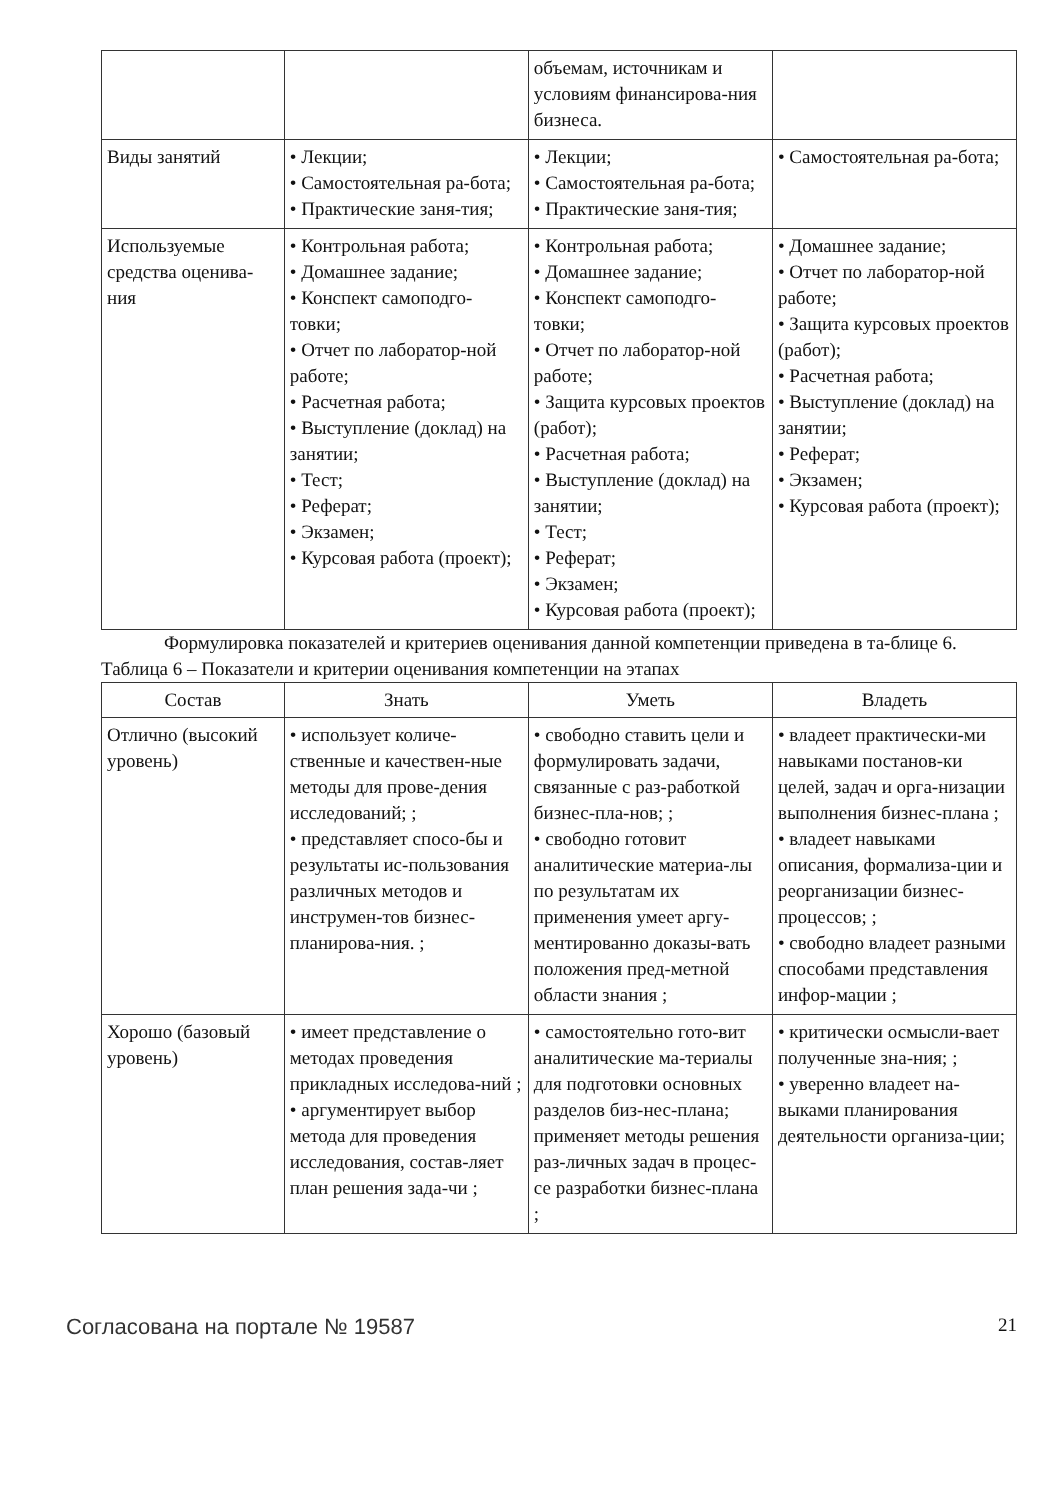| | | объемам, источникам и условиям финансирова-ния бизнеса. | |
| Виды занятий | • Лекции; • Самостоятельная ра-бота; • Практические заня-тия; | • Лекции; • Самостоятельная ра-бота; • Практические заня-тия; | • Самостоятельная ра-бота; |
| Используемые средства оценива-ния | • Контрольная работа; • Домашнее задание; • Конспект самоподго-товки; • Отчет по лаборатор-ной работе; • Расчетная работа; • Выступление (доклад) на занятии; • Тест; • Реферат; • Экзамен; • Курсовая работа (проект); | • Контрольная работа; • Домашнее задание; • Конспект самоподго-товки; • Отчет по лаборатор-ной работе; • Защита курсовых проектов (работ); • Расчетная работа; • Выступление (доклад) на занятии; • Тест; • Реферат; • Экзамен; • Курсовая работа (проект); | • Домашнее задание; • Отчет по лаборатор-ной работе; • Защита курсовых проектов (работ); • Расчетная работа; • Выступление (доклад) на занятии; • Реферат; • Экзамен; • Курсовая работа (проект); |
Формулировка показателей и критериев оценивания данной компетенции приведена в та-блице 6.
Таблица 6 – Показатели и критерии оценивания компетенции на этапах
| Состав | Знать | Уметь | Владеть |
| --- | --- | --- | --- |
| Отлично (высокий уровень) | • использует количе-ственные и качествен-ные методы для прове-дения исследований; ; • представляет спосо-бы и результаты ис-пользования различных методов и инструмен-тов бизнес-планирова-ния. ; | • свободно ставить цели и формулировать задачи, связанные с раз-работкой бизнес-пла-нов; ; • свободно готовит аналитические материа-лы по результатам их применения умеет аргу-ментированно доказы-вать положения пред-метной области знания ; | • владеет практически-ми навыками постанов-ки целей, задач и орга-низации выполнения бизнес-плана ; • владеет навыками описания, формализа-ции и реорганизации бизнес-процессов; ; • свободно владеет разными способами представления инфор-мации ; |
| Хорошо (базовый уровень) | • имеет представление о методах проведения прикладных исследова-ний ; • аргументирует выбор метода для проведения исследования, состав-ляет план решения зада-чи ; | • самостоятельно гото-вит аналитические ма-териалы для подготовки основных разделов биз-нес-плана; применяет методы решения раз-личных задач в процес-се разработки бизнес-плана ; | • критически осмысли-вает полученные зна-ния; ; • уверенно владеет на-выками планирования деятельности организа-ции; |
Согласована на портале № 19587 21